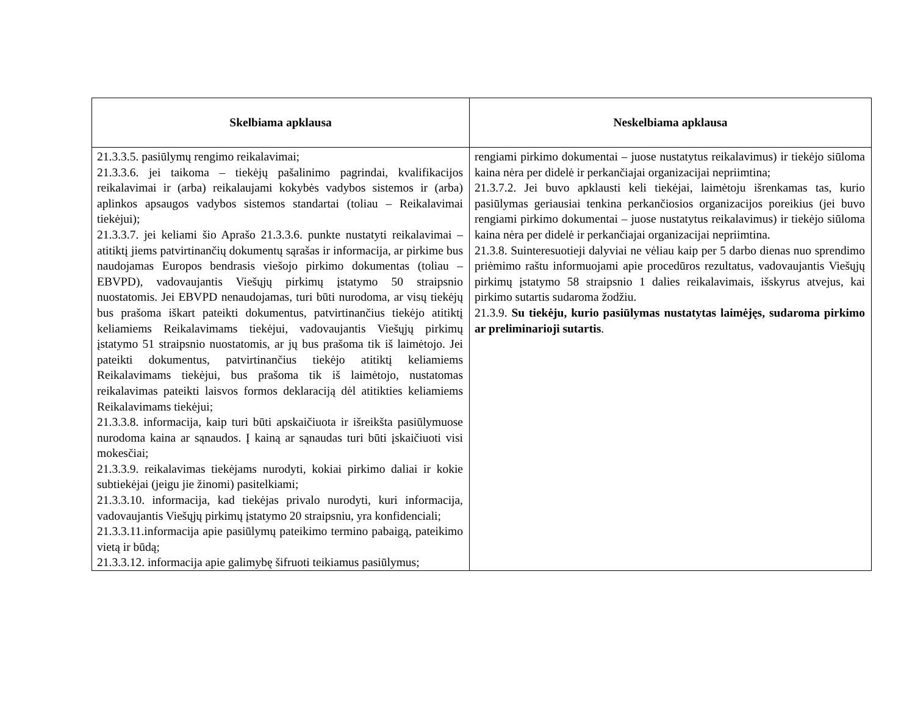| Skelbiama apklausa | Neskelbiama apklausa |
| --- | --- |
| 21.3.3.5. pasiūlymų rengimo reikalavimai; 21.3.3.6. jei taikoma – tiekėjų pašalinimo pagrindai, kvalifikacijos reikalavimai ir (arba) reikalaujami kokybės vadybos sistemos ir (arba) aplinkos apsaugos vadybos sistemos standartai (toliau – Reikalavimai tiekėjui); 21.3.3.7. jei keliami šio Aprašo 21.3.3.6. punkte nustatyti reikalavimai – atitiktį jiems patvirtinančių dokumentų sąrašas ir informacija, ar pirkime bus naudojamas Europos bendrasis viešojo pirkimo dokumentas (toliau – EBVPD), vadovaujantis Viešųjų pirkimų įstatymo 50 straipsnio nuostatomis. Jei EBVPD nenaudojamas, turi būti nurodoma, ar visų tiekėjų bus prašoma iškart pateikti dokumentus, patvirtinančius tiekėjo atitiktį keliamiems Reikalavimams tiekėjui, vadovaujantis Viešųjų pirkimų įstatymo 51 straipsnio nuostatomis, ar jų bus prašoma tik iš laimėtojo. Jei pateikti dokumentus, patvirtinančius tiekėjo atitiktį keliamiems Reikalavimams tiekėjui, bus prašoma tik iš laimėtojo, nustatomas reikalavimas pateikti laisvos formos deklaraciją dėl atitikties keliamiems Reikalavimams tiekėjui; 21.3.3.8. informacija, kaip turi būti apskaičiuota ir išreikšta pasiūlymuose nurodoma kaina ar sąnaudos. Į kainą ar sąnaudas turi būti įskaičiuoti visi mokesčiai; 21.3.3.9. reikalavimas tiekėjams nurodyti, kokiai pirkimo daliai ir kokie subtiekėjai (jeigu jie žinomi) pasitelkiami; 21.3.3.10. informacija, kad tiekėjas privalo nurodyti, kuri informacija, vadovaujantis Viešųjų pirkimų įstatymo 20 straipsniu, yra konfidenciali; 21.3.3.11.informacija apie pasiūlymų pateikimo termino pabaigą, pateikimo vietą ir būdą; 21.3.3.12. informacija apie galimybę šifruoti teikiamus pasiūlymus; | rengiami pirkimo dokumentai – juose nustatytus reikalavimus) ir tiekėjo siūloma kaina nėra per didelė ir perkančiajai organizacijai nepriimtina; 21.3.7.2. Jei buvo apklausti keli tiekėjai, laimėtoju išrenkamas tas, kurio pasiūlymas geriausiai tenkina perkančiosios organizacijos poreikius (jei buvo rengiami pirkimo dokumentai – juose nustatytus reikalavimus) ir tiekėjo siūloma kaina nėra per didelė ir perkančiajai organizacijai nepriimtina. 21.3.8. Suinteresuotieji dalyviai ne vėliau kaip per 5 darbo dienas nuo sprendimo priėmimo raštu informuojami apie procedūros rezultatus, vadovaujantis Viešųjų pirkimų įstatymo 58 straipsnio 1 dalies reikalavimais, išskyrus atvejus, kai pirkimo sutartis sudaroma žodžiu. 21.3.9. Su tiekėju, kurio pasiūlymas nustatytas laimėjęs, sudaroma pirkimo ar preliminarioji sutartis . |